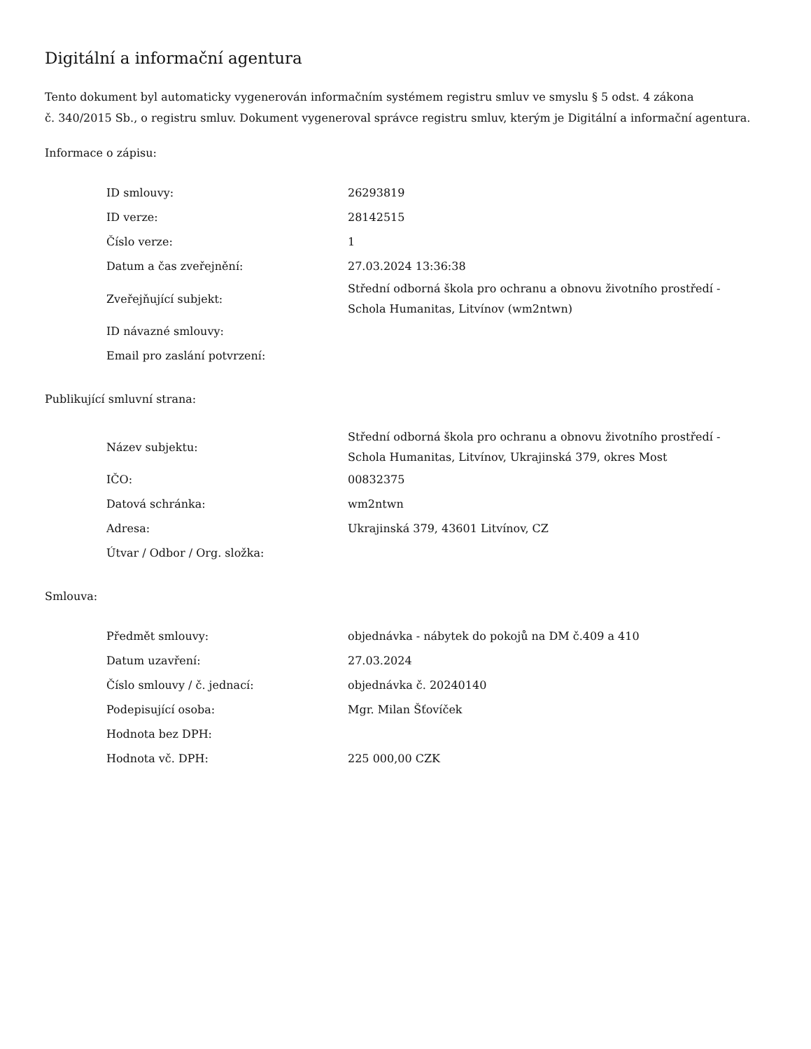Digitální a informační agentura
Tento dokument byl automaticky vygenerován informačním systémem registru smluv ve smyslu § 5 odst. 4 zákona
č. 340/2015 Sb., o registru smluv. Dokument vygeneroval správce registru smluv, kterým je Digitální a informační agentura.
Informace o zápisu:
| ID smlouvy: | 26293819 |
| ID verze: | 28142515 |
| Číslo verze: | 1 |
| Datum a čas zveřejnění: | 27.03.2024 13:36:38 |
| Zveřejňující subjekt: | Střední odborná škola pro ochranu a obnovu životního prostředí - Schola Humanitas, Litvínov (wm2ntwn) |
| ID návazné smlouvy: | |
| Email pro zaslání potvrzení: | |
Publikující smluvní strana:
| Název subjektu: | Střední odborná škola pro ochranu a obnovu životního prostředí - Schola Humanitas, Litvínov, Ukrajinská 379, okres Most |
| IČO: | 00832375 |
| Datová schránka: | wm2ntwn |
| Adresa: | Ukrajinská 379, 43601 Litvínov, CZ |
| Útvar / Odbor / Org. složka: | |
Smlouva:
| Předmět smlouvy: | objednávka - nábytek do pokojů na DM č.409 a 410 |
| Datum uzavření: | 27.03.2024 |
| Číslo smlouvy / č. jednací: | objednávka č. 20240140 |
| Podepisující osoba: | Mgr. Milan Šťovíček |
| Hodnota bez DPH: | |
| Hodnota vč. DPH: | 225 000,00 CZK |